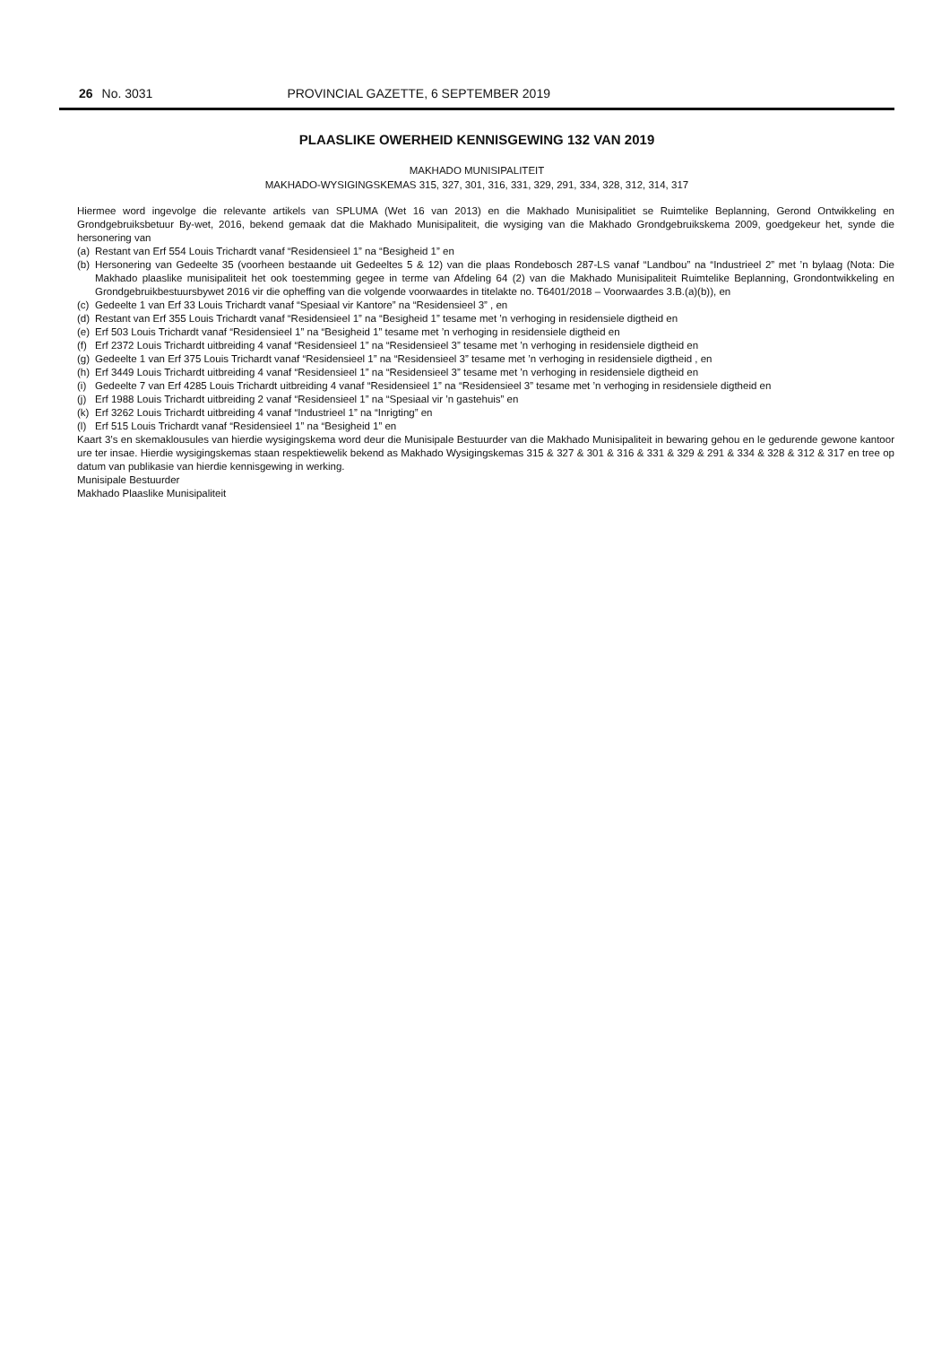26 No. 3031 PROVINCIAL GAZETTE, 6 SEPTEMBER 2019
PLAASLIKE OWERHEID KENNISGEWING 132 VAN 2019
MAKHADO MUNISIPALITEIT
MAKHADO-WYSIGINGSKEMAS 315, 327, 301, 316, 331, 329, 291, 334, 328, 312, 314, 317
Hiermee word ingevolge die relevante artikels van SPLUMA (Wet 16 van 2013) en die Makhado Munisipalitiet se Ruimtelike Beplanning, Gerond Ontwikkeling en Grondgebruiksbetuur By-wet, 2016, bekend gemaak dat die Makhado Munisipaliteit, die wysiging van die Makhado Grondgebruikskema 2009, goedgekeur het, synde die hersonering van
(a) Restant van Erf 554 Louis Trichardt vanaf “Residensieel 1” na “Besigheid 1” en
(b) Hersonering van Gedeelte 35 (voorheen bestaande uit Gedeeltes 5 & 12) van die plaas Rondebosch 287-LS vanaf “Landbou” na “Industrieel 2” met ’n bylaag (Nota: Die Makhado plaaslike munisipaliteit het ook toestemming gegee in terme van Afdeling 64 (2) van die Makhado Munisipaliteit Ruimtelike Beplanning, Grondontwikkeling en Grondgebruikbestuursbywet 2016 vir die opheffing van die volgende voorwaardes in titelakte no. T6401/2018 – Voorwaardes 3.B.(a)(b)), en
(c) Gedeelte 1 van Erf 33 Louis Trichardt vanaf “Spesiaal vir Kantore” na “Residensieel 3” , en
(d) Restant van Erf 355 Louis Trichardt vanaf “Residensieel 1” na “Besigheid 1” tesame met ’n verhoging in residensiele digtheid en
(e) Erf 503 Louis Trichardt vanaf “Residensieel 1” na “Besigheid 1” tesame met ’n verhoging in residensiele digtheid en
(f) Erf 2372 Louis Trichardt uitbreiding 4 vanaf “Residensieel 1” na “Residensieel 3” tesame met ’n verhoging in residensiele digtheid en
(g) Gedeelte 1 van Erf 375 Louis Trichardt vanaf “Residensieel 1” na “Residensieel 3” tesame met ’n verhoging in residensiele digtheid , en
(h) Erf 3449 Louis Trichardt uitbreiding 4 vanaf “Residensieel 1” na “Residensieel 3” tesame met ’n verhoging in residensiele digtheid en
(i) Gedeelte 7 van Erf 4285 Louis Trichardt uitbreiding 4 vanaf “Residensieel 1” na “Residensieel 3” tesame met ’n verhoging in residensiele digtheid en
(j) Erf 1988 Louis Trichardt uitbreiding 2 vanaf “Residensieel 1” na “Spesiaal vir ’n gastehuis” en
(k) Erf 3262 Louis Trichardt uitbreiding 4 vanaf “Industrieel 1” na “Inrigting” en
(l) Erf 515 Louis Trichardt vanaf “Residensieel 1” na “Besigheid 1” en
Kaart 3’s en skemaklousules van hierdie wysigingskema word deur die Munisipale Bestuurder van die Makhado Munisipaliteit in bewaring gehou en le gedurende gewone kantoor ure ter insae. Hierdie wysigingskemas staan respektiewelik bekend as Makhado Wysigingskemas 315 & 327 & 301 & 316 & 331 & 329 & 291 & 334 & 328 & 312 & 317 en tree op datum van publikasie van hierdie kennisgewing in werking.
Munisipale Bestuurder
Makhado Plaaslike Munisipaliteit